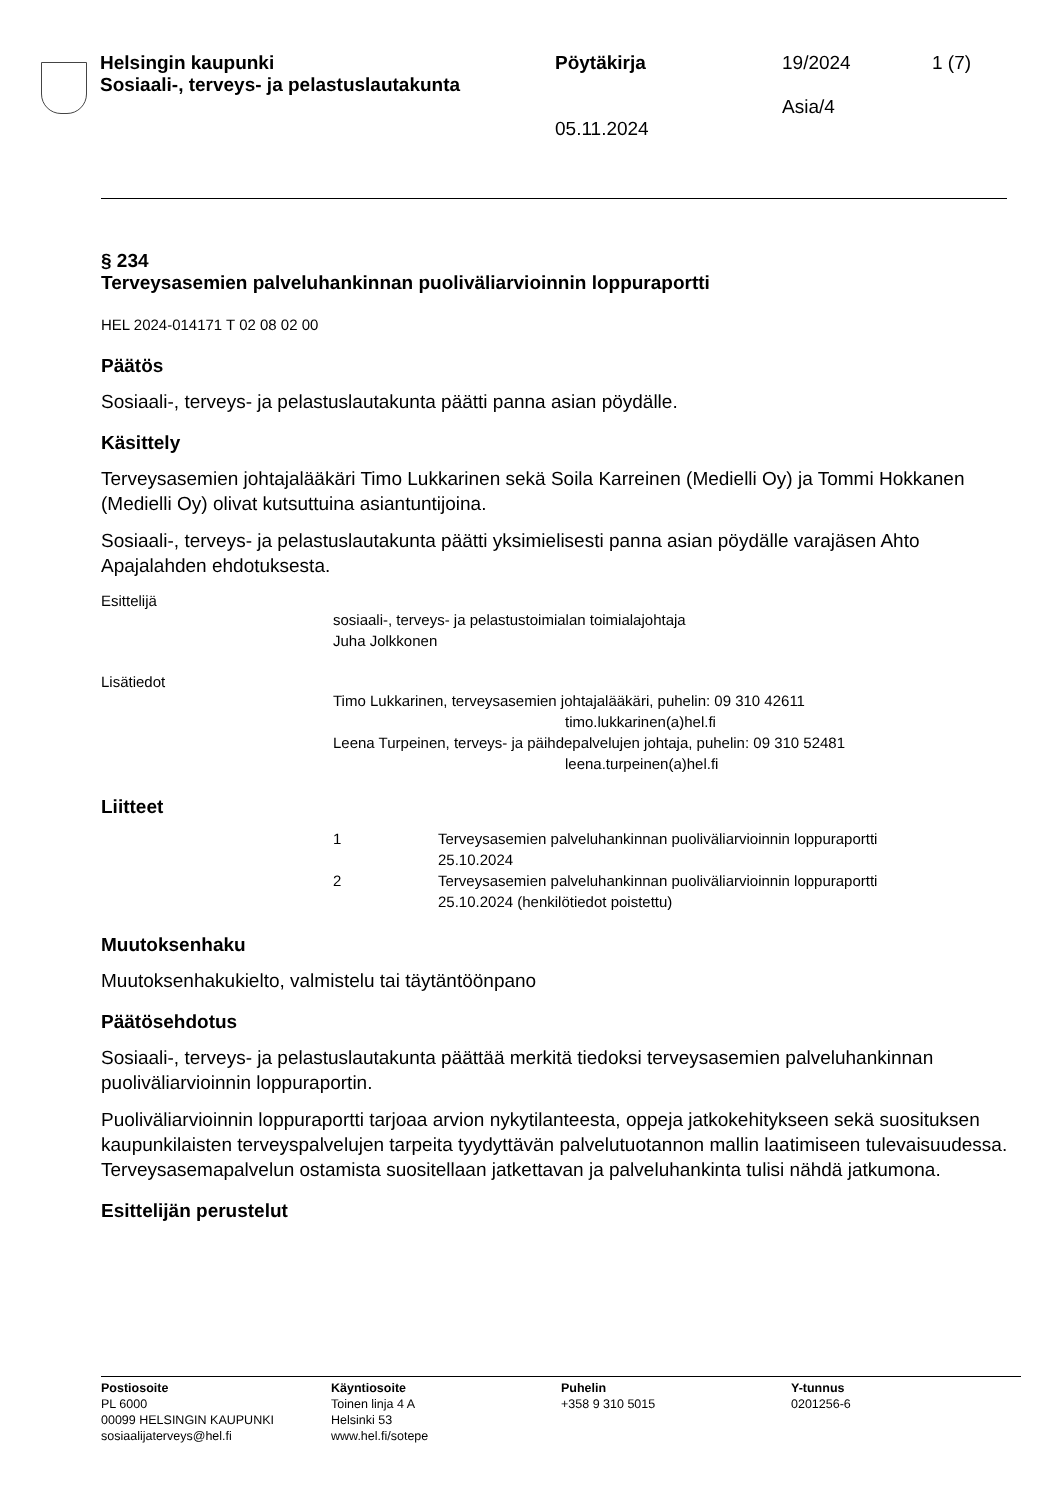Helsingin kaupunki
Sosiaali-, terveys- ja pelastuslautakunta
Pöytäkirja
05.11.2024
19/2024
Asia/4
1 (7)
§ 234
Terveysasemien palveluhankinnan puoliväliarvioinnin loppuraportti
HEL 2024-014171 T 02 08 02 00
Päätös
Sosiaali-, terveys- ja pelastuslautakunta päätti panna asian pöydälle.
Käsittely
Terveysasemien johtajalääkäri Timo Lukkarinen sekä Soila Karreinen (Medielli Oy) ja Tommi Hokkanen (Medielli Oy) olivat kutsuttuina asiantuntijoina.
Sosiaali-, terveys- ja pelastuslautakunta päätti yksimielisesti panna asian pöydälle varajäsen Ahto Apajalahden ehdotuksesta.
Esittelijä
sosiaali-, terveys- ja pelastustoimialan toimialajohtaja
Juha Jolkkonen
Lisätiedot
Timo Lukkarinen, terveysasemien johtajalääkäri, puhelin: 09 310 42611
timo.lukkarinen(a)hel.fi
Leena Turpeinen, terveys- ja päihdepalvelujen johtaja, puhelin: 09 310 52481
leena.turpeinen(a)hel.fi
Liitteet
1 Terveysasemien palveluhankinnan puoliväliarvioinnin loppuraportti
25.10.2024
2 Terveysasemien palveluhankinnan puoliväliarvioinnin loppuraportti
25.10.2024 (henkilötiedot poistettu)
Muutoksenhaku
Muutoksenhakukielto, valmistelu tai täytäntöönpano
Päätösehdotus
Sosiaali-, terveys- ja pelastuslautakunta päättää merkitä tiedoksi terveysasemien palveluhankinnan puoliväliarvioinnin loppuraportin.
Puoliväliarvioinnin loppuraportti tarjoaa arvion nykytilanteesta, oppeja jatkokehitykseen sekä suosituksen kaupunkilaisten terveyspalvelujen tarpeita tyydyttävän palvelutuotannon mallin laatimiseen tulevaisuudessa. Terveysasemapalvelun ostamista suositellaan jatkettavan ja palveluhankinta tulisi nähdä jatkumona.
Esittelijän perustelut
Postiosoite
PL 6000
00099 HELSINGIN KAUPUNKI
sosiaalijaterveys@hel.fi
Käyntiosoite
Toinen linja 4 A
Helsinki 53
www.hel.fi/sotepe
Puhelin
+358 9 310 5015
Y-tunnus
0201256-6